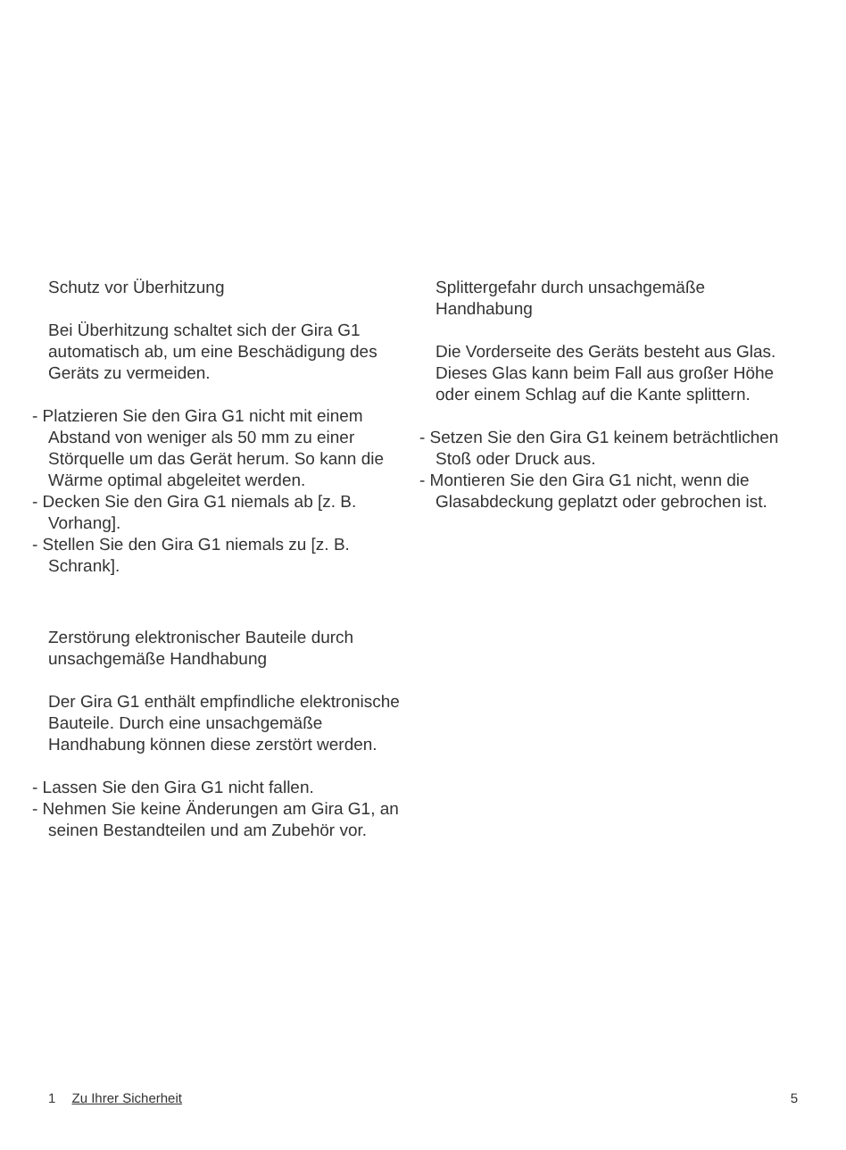Schutz vor Überhitzung
Bei Überhitzung schaltet sich der Gira G1 automatisch ab, um eine Beschädigung des Geräts zu vermeiden.
- Platzieren Sie den Gira G1 nicht mit einem Abstand von weniger als 50 mm zu einer Störquelle um das Gerät herum. So kann die Wärme optimal abgeleitet werden.
- Decken Sie den Gira G1 niemals ab [z. B. Vorhang].
- Stellen Sie den Gira G1 niemals zu [z. B. Schrank].
Zerstörung elektronischer Bauteile durch unsachgemäße Handhabung
Der Gira G1 enthält empfindliche elektronische Bauteile. Durch eine unsachgemäße Handhabung können diese zerstört werden.
- Lassen Sie den Gira G1 nicht fallen.
- Nehmen Sie keine Änderungen am Gira G1, an seinen Bestandteilen und am Zubehör vor.
Splittergefahr durch unsachgemäße Handhabung
Die Vorderseite des Geräts besteht aus Glas. Dieses Glas kann beim Fall aus großer Höhe oder einem Schlag auf die Kante splittern.
- Setzen Sie den Gira G1 keinem beträchtlichen Stoß oder Druck aus.
- Montieren Sie den Gira G1 nicht, wenn die Glasabdeckung geplatzt oder gebrochen ist.
1 Zu Ihrer Sicherheit 5